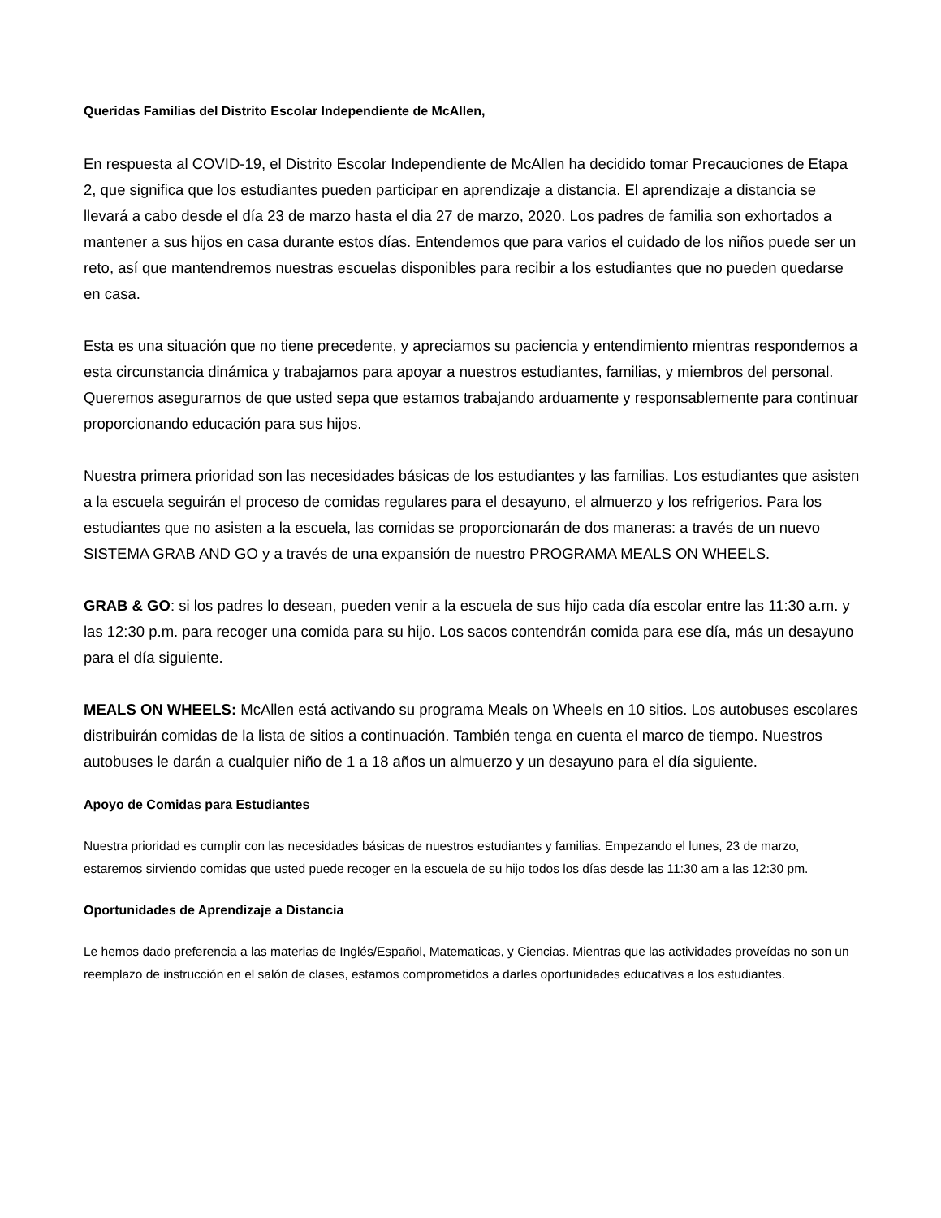Queridas Familias del Distrito Escolar Independiente de McAllen,
En respuesta al COVID-19, el Distrito Escolar Independiente de McAllen ha decidido tomar Precauciones de Etapa 2, que significa que los estudiantes pueden participar en aprendizaje a distancia. El aprendizaje a distancia se llevará a cabo desde el día 23 de marzo hasta el dia 27 de marzo, 2020. Los padres de familia son exhortados a mantener a sus hijos en casa durante estos días. Entendemos que para varios el cuidado de los niños puede ser un reto, así que mantendremos nuestras escuelas disponibles para recibir a los estudiantes que no pueden quedarse en casa.
Esta es una situación que no tiene precedente, y apreciamos su paciencia y entendimiento mientras respondemos a esta circunstancia dinámica y trabajamos para apoyar a nuestros estudiantes, familias, y miembros del personal. Queremos asegurarnos de que usted sepa que estamos trabajando arduamente y responsablemente para continuar proporcionando educación para sus hijos.
Nuestra primera prioridad son las necesidades básicas de los estudiantes y las familias. Los estudiantes que asisten a la escuela seguirán el proceso de comidas regulares para el desayuno, el almuerzo y los refrigerios. Para los estudiantes que no asisten a la escuela, las comidas se proporcionarán de dos maneras: a través de un nuevo SISTEMA GRAB AND GO y a través de una expansión de nuestro PROGRAMA MEALS ON WHEELS.
GRAB & GO: si los padres lo desean, pueden venir a la escuela de sus hijo cada día escolar entre las 11:30 a.m. y las 12:30 p.m. para recoger una comida para su hijo. Los sacos contendrán comida para ese día, más un desayuno para el día siguiente.
MEALS ON WHEELS: McAllen está activando su programa Meals on Wheels en 10 sitios. Los autobuses escolares distribuirán comidas de la lista de sitios a continuación. También tenga en cuenta el marco de tiempo. Nuestros autobuses le darán a cualquier niño de 1 a 18 años un almuerzo y un desayuno para el día siguiente.
Apoyo de Comidas para Estudiantes
Nuestra prioridad es cumplir con las necesidades básicas de nuestros estudiantes y familias. Empezando el lunes, 23 de marzo, estaremos sirviendo comidas que usted puede recoger en la escuela de su hijo todos los días desde las 11:30 am a las 12:30 pm.
Oportunidades de Aprendizaje a Distancia
Le hemos dado preferencia a las materias de Inglés/Español, Matematicas, y Ciencias. Mientras que las actividades proveídas no son un reemplazo de instrucción en el salón de clases, estamos comprometidos a darles oportunidades educativas a los estudiantes.